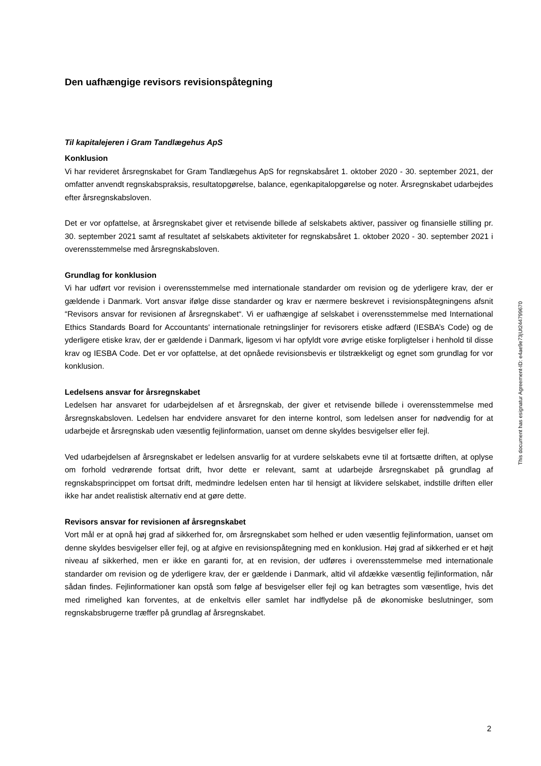Den uafhængige revisors revisionspåtegning
Til kapitalejeren i Gram Tandlægehus ApS
Konklusion
Vi har revideret årsregnskabet for Gram Tandlægehus ApS for regnskabsåret 1. oktober 2020 - 30. september 2021, der omfatter anvendt regnskabspraksis, resultatopgørelse, balance, egenkapitalopgørelse og noter. Årsregnskabet udarbejdes efter årsregnskabsloven.
Det er vor opfattelse, at årsregnskabet giver et retvisende billede af selskabets aktiver, passiver og finansielle stilling pr. 30. september 2021 samt af resultatet af selskabets aktiviteter for regnskabsåret 1. oktober 2020 - 30. september 2021 i overensstemmelse med årsregnskabsloven.
Grundlag for konklusion
Vi har udført vor revision i overensstemmelse med internationale standarder om revision og de yderligere krav, der er gældende i Danmark. Vort ansvar ifølge disse standarder og krav er nærmere beskrevet i revisionspåtegningens afsnit “Revisors ansvar for revisionen af årsregnskabet“. Vi er uafhængige af selskabet i overensstemmelse med International Ethics Standards Board for Accountants' internationale retningslinjer for revisorers etiske adfærd (IESBA’s Code) og de yderligere etiske krav, der er gældende i Danmark, ligesom vi har opfyldt vore øvrige etiske forpligtelser i henhold til disse krav og IESBA Code. Det er vor opfattelse, at det opnåede revisionsbevis er tilstrækkeligt og egnet som grundlag for vor konklusion.
Ledelsens ansvar for årsregnskabet
Ledelsen har ansvaret for udarbejdelsen af et årsregnskab, der giver et retvisende billede i overensstemmelse med årsregnskabsloven. Ledelsen har endvidere ansvaret for den interne kontrol, som ledelsen anser for nødvendig for at udarbejde et årsregnskab uden væsentlig fejlinformation, uanset om denne skyldes besvigelser eller fejl.
Ved udarbejdelsen af årsregnskabet er ledelsen ansvarlig for at vurdere selskabets evne til at fortsætte driften, at oplyse om forhold vedrørende fortsat drift, hvor dette er relevant, samt at udarbejde årsregnskabet på grundlag af regnskabsprincippet om fortsat drift, medmindre ledelsen enten har til hensigt at likvidere selskabet, indstille driften eller ikke har andet realistisk alternativ end at gøre dette.
Revisors ansvar for revisionen af årsregnskabet
Vort mål er at opnå høj grad af sikkerhed for, om årsregnskabet som helhed er uden væsentlig fejlinformation, uanset om denne skyldes besvigelser eller fejl, og at afgive en revisionspåtegning med en konklusion. Høj grad af sikkerhed er et højt niveau af sikkerhed, men er ikke en garanti for, at en revision, der udføres i overensstemmelse med internationale standarder om revision og de yderligere krav, der er gældende i Danmark, altid vil afdække væsentlig fejlinformation, når sådan findes. Fejlinformationer kan opstå som følge af besvigelser eller fejl og kan betragtes som væsentlige, hvis det med rimelighed kan forventes, at de enkeltvis eller samlet har indflydelse på de økonomiske beslutninger, som regnskabsbrugerne træffer på grundlag af årsregnskabet.
This document has esignatur Agreement-ID: e4ae9e73jUt244799670
2